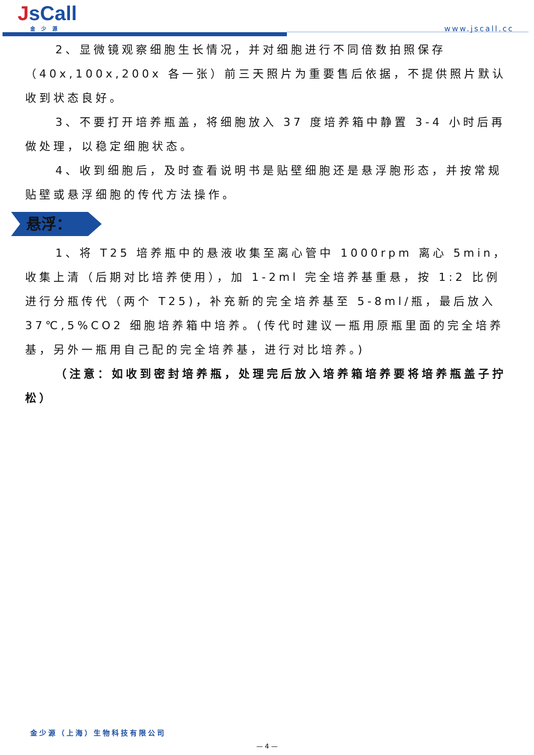JsCall
金少源
www.jscall.cc
2、显微镜观察细胞生长情况，并对细胞进行不同倍数拍照保存（40x,100x,200x 各一张）前三天照片为重要售后依据，不提供照片默认收到状态良好。
3、不要打开培养瓶盖，将细胞放入 37 度培养箱中静置 3-4 小时后再做处理，以稳定细胞状态。
4、收到细胞后，及时查看说明书是贴壁细胞还是悬浮胞形态，并按常规贴壁或悬浮细胞的传代方法操作。
悬浮：
1、将 T25 培养瓶中的悬液收集至离心管中 1000rpm 离心 5min，收集上清（后期对比培养使用），加 1-2ml 完全培养基重悬，按 1:2 比例进行分瓶传代（两个 T25)，补充新的完全培养基至 5-8ml/瓶，最后放入 37℃,5%CO2 细胞培养箱中培养。(传代时建议一瓶用原瓶里面的完全培养基，另外一瓶用自己配的完全培养基，进行对比培养。)
（注意：如收到密封培养瓶，处理完后放入培养箱培养要将培养瓶盖子拧松）
金少源（上海）生物科技有限公司
— 4 —